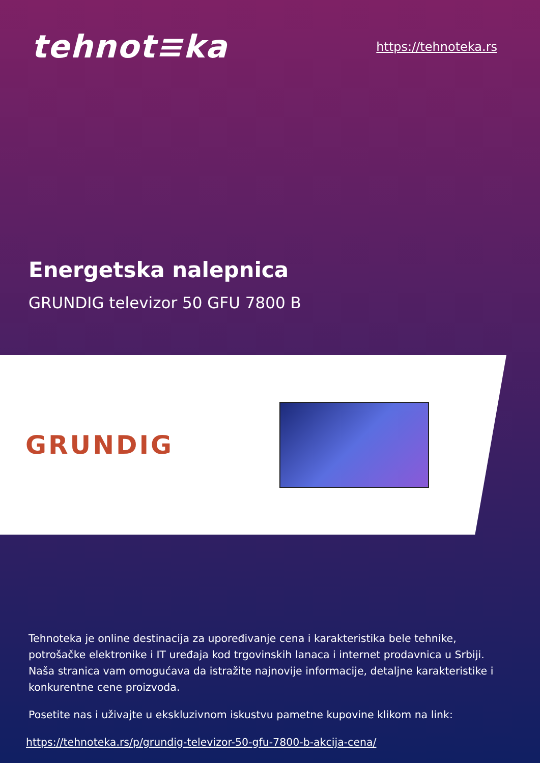tehnot≡ka
https://tehnoteka.rs
Energetska nalepnica
GRUNDIG televizor 50 GFU 7800 B
GRUNDIG
Tehnoteka je online destinacija za upoređivanje cena i karakteristika bele tehnike, potrošačke elektronike i IT uređaja kod trgovinskih lanaca i internet prodavnica u Srbiji. Naša stranica vam omogućava da istražite najnovije informacije, detaljne karakteristike i konkurentne cene proizvoda.
Posetite nas i uživajte u ekskluzivnom iskustvu pametne kupovine klikom na link:
https://tehnoteka.rs/p/grundig-televizor-50-gfu-7800-b-akcija-cena/